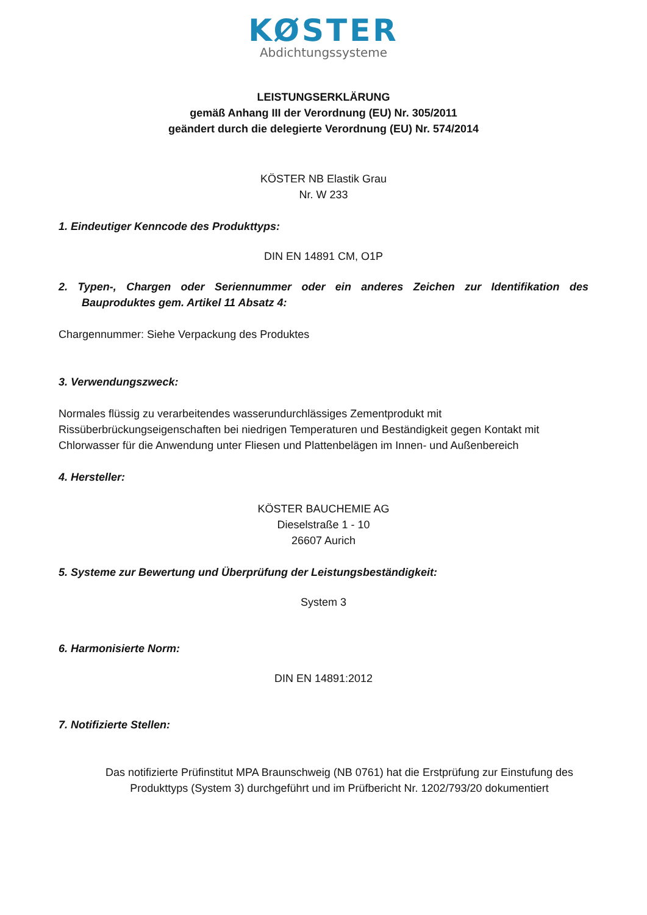KØSTER
Abdichtungssysteme
LEISTUNGSERKLÄRUNG
gemäß Anhang III der Verordnung (EU) Nr. 305/2011
geändert durch die delegierte Verordnung (EU) Nr. 574/2014
KÖSTER NB Elastik Grau
Nr. W 233
1. Eindeutiger Kenncode des Produkttyps:
DIN EN 14891 CM, O1P
2. Typen-, Chargen oder Seriennummer oder ein anderes Zeichen zur Identifikation des Bauproduktes gem. Artikel 11 Absatz 4:
Chargennummer: Siehe Verpackung des Produktes
3. Verwendungszweck:
Normales flüssig zu verarbeitendes wasserundurchlässiges Zementprodukt mit Rissüberbrückungseigenschaften bei niedrigen Temperaturen und Beständigkeit gegen Kontakt mit Chlorwasser für die Anwendung unter Fliesen und Plattenbelägen im Innen- und Außenbereich
4. Hersteller:
KÖSTER BAUCHEMIE AG
Dieselstraße 1 - 10
26607 Aurich
5. Systeme zur Bewertung und Überprüfung der Leistungsbeständigkeit:
System 3
6. Harmonisierte Norm:
DIN EN 14891:2012
7. Notifizierte Stellen:
Das notifizierte Prüfinstitut MPA Braunschweig (NB 0761) hat die Erstprüfung zur Einstufung des Produkttyps (System 3) durchgeführt und im Prüfbericht Nr. 1202/793/20 dokumentiert